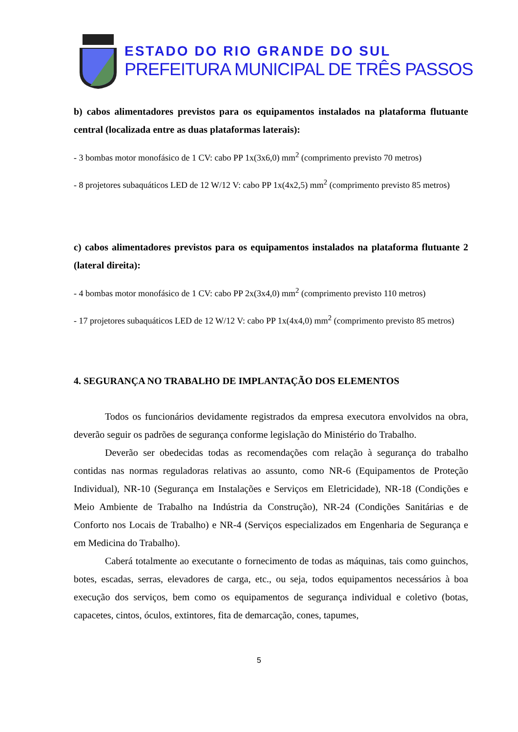ESTADO DO RIO GRANDE DO SUL
PREFEITURA MUNICIPAL DE TRÊS PASSOS
b) cabos alimentadores previstos para os equipamentos instalados na plataforma flutuante central (localizada entre as duas plataformas laterais):
- 3 bombas motor monofásico de 1 CV: cabo PP 1x(3x6,0) mm<sup>2</sup> (comprimento previsto 70 metros)
- 8 projetores subaquáticos LED de 12 W/12 V: cabo PP 1x(4x2,5) mm<sup>2</sup> (comprimento previsto 85 metros)
c) cabos alimentadores previstos para os equipamentos instalados na plataforma flutuante 2 (lateral direita):
- 4 bombas motor monofásico de 1 CV: cabo PP 2x(3x4,0) mm<sup>2</sup> (comprimento previsto 110 metros)
- 17 projetores subaquáticos LED de 12 W/12 V: cabo PP 1x(4x4,0) mm<sup>2</sup> (comprimento previsto 85 metros)
4. SEGURANÇA NO TRABALHO DE IMPLANTAÇÃO DOS ELEMENTOS
Todos os funcionários devidamente registrados da empresa executora envolvidos na obra, deverão seguir os padrões de segurança conforme legislação do Ministério do Trabalho.
Deverão ser obedecidas todas as recomendações com relação à segurança do trabalho contidas nas normas reguladoras relativas ao assunto, como NR-6 (Equipamentos de Proteção Individual), NR-10 (Segurança em Instalações e Serviços em Eletricidade), NR-18 (Condições e Meio Ambiente de Trabalho na Indústria da Construção), NR-24 (Condições Sanitárias e de Conforto nos Locais de Trabalho) e NR-4 (Serviços especializados em Engenharia de Segurança e em Medicina do Trabalho).
Caberá totalmente ao executante o fornecimento de todas as máquinas, tais como guinchos, botes, escadas, serras, elevadores de carga, etc., ou seja, todos equipamentos necessários à boa execução dos serviços, bem como os equipamentos de segurança individual e coletivo (botas, capacetes, cintos, óculos, extintores, fita de demarcação, cones, tapumes,
5